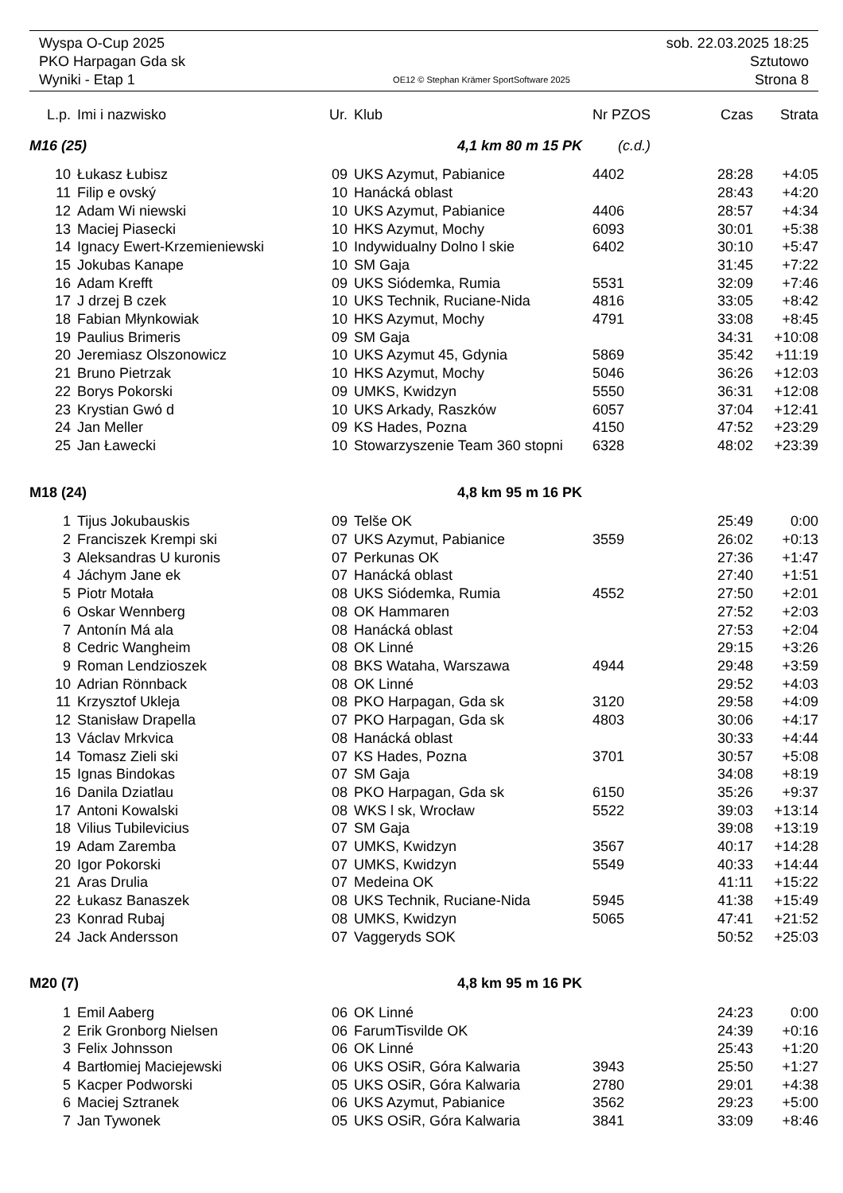Wyspa O-Cup 2025
PKO Harpagan Gda sk
Wyniki - Etap 1
OE12 © Stephan Krämer SportSoftware 2025
sob. 22.03.2025 18:25
Sztutowo
Strona 8
| L.p. | Imi i nazwisko | Ur. | Klub | Nr PZOS | Czas | Strata |
| --- | --- | --- | --- | --- | --- | --- |
| M16 (25) | | | 4,1 km 80 m 15 PK (c.d.) | | | |
| 10 | Łukasz Łubisz | 09 | UKS Azymut, Pabianice | 4402 | 28:28 | +4:05 |
| 11 | Filip e ovský | 10 | Hanácká oblast | | 28:43 | +4:20 |
| 12 | Adam Wi niewski | 10 | UKS Azymut, Pabianice | 4406 | 28:57 | +4:34 |
| 13 | Maciej Piasecki | 10 | HKS Azymut, Mochy | 6093 | 30:01 | +5:38 |
| 14 | Ignacy Ewert-Krzemieniewski | 10 | Indywidualny Dolno l skie | 6402 | 30:10 | +5:47 |
| 15 | Jokubas Kanape | 10 | SM Gaja | | 31:45 | +7:22 |
| 16 | Adam Krefft | 09 | UKS Siódemka, Rumia | 5531 | 32:09 | +7:46 |
| 17 | J drzej B czek | 10 | UKS Technik, Ruciane-Nida | 4816 | 33:05 | +8:42 |
| 18 | Fabian Młynkowiak | 10 | HKS Azymut, Mochy | 4791 | 33:08 | +8:45 |
| 19 | Paulius Brimeris | 09 | SM Gaja | | 34:31 | +10:08 |
| 20 | Jeremiasz Olszonowicz | 10 | UKS Azymut 45, Gdynia | 5869 | 35:42 | +11:19 |
| 21 | Bruno Pietrzak | 10 | HKS Azymut, Mochy | 5046 | 36:26 | +12:03 |
| 22 | Borys Pokorski | 09 | UMKS, Kwidzyn | 5550 | 36:31 | +12:08 |
| 23 | Krystian Gwó d | 10 | UKS Arkady, Raszków | 6057 | 37:04 | +12:41 |
| 24 | Jan Meller | 09 | KS Hades, Pozna | 4150 | 47:52 | +23:29 |
| 25 | Jan Ławecki | 10 | Stowarzyszenie Team 360 stopni | 6328 | 48:02 | +23:39 |
| M18 (24) | | | 4,8 km 95 m 16 PK | | | |
| 1 | Tijus Jokubauskis | 09 | Telše OK | | 25:49 | 0:00 |
| 2 | Franciszek Krempi ski | 07 | UKS Azymut, Pabianice | 3559 | 26:02 | +0:13 |
| 3 | Aleksandras U kuronis | 07 | Perkunas OK | | 27:36 | +1:47 |
| 4 | Jáchym Jane ek | 07 | Hanácká oblast | | 27:40 | +1:51 |
| 5 | Piotr Motała | 08 | UKS Siódemka, Rumia | 4552 | 27:50 | +2:01 |
| 6 | Oskar Wennberg | 08 | OK Hammaren | | 27:52 | +2:03 |
| 7 | Antonín Má ala | 08 | Hanácká oblast | | 27:53 | +2:04 |
| 8 | Cedric Wangheim | 08 | OK Linné | | 29:15 | +3:26 |
| 9 | Roman Lendzioszek | 08 | BKS Wataha, Warszawa | 4944 | 29:48 | +3:59 |
| 10 | Adrian Rönnback | 08 | OK Linné | | 29:52 | +4:03 |
| 11 | Krzysztof Ukleja | 08 | PKO Harpagan, Gda sk | 3120 | 29:58 | +4:09 |
| 12 | Stanisław Drapella | 07 | PKO Harpagan, Gda sk | 4803 | 30:06 | +4:17 |
| 13 | Václav Mrkvica | 08 | Hanácká oblast | | 30:33 | +4:44 |
| 14 | Tomasz Zieli ski | 07 | KS Hades, Pozna | 3701 | 30:57 | +5:08 |
| 15 | Ignas Bindokas | 07 | SM Gaja | | 34:08 | +8:19 |
| 16 | Danila Dziatlau | 08 | PKO Harpagan, Gda sk | 6150 | 35:26 | +9:37 |
| 17 | Antoni Kowalski | 08 | WKS l sk, Wrocław | 5522 | 39:03 | +13:14 |
| 18 | Vilius Tubilevicius | 07 | SM Gaja | | 39:08 | +13:19 |
| 19 | Adam Zaremba | 07 | UMKS, Kwidzyn | 3567 | 40:17 | +14:28 |
| 20 | Igor Pokorski | 07 | UMKS, Kwidzyn | 5549 | 40:33 | +14:44 |
| 21 | Aras Drulia | 07 | Medeina OK | | 41:11 | +15:22 |
| 22 | Łukasz Banaszek | 08 | UKS Technik, Ruciane-Nida | 5945 | 41:38 | +15:49 |
| 23 | Konrad Rubaj | 08 | UMKS, Kwidzyn | 5065 | 47:41 | +21:52 |
| 24 | Jack Andersson | 07 | Vaggeryds SOK | | 50:52 | +25:03 |
| M20 (7) | | | 4,8 km 95 m 16 PK | | | |
| 1 | Emil Aaberg | 06 | OK Linné | | 24:23 | 0:00 |
| 2 | Erik Gronborg Nielsen | 06 | FarumTisvilde OK | | 24:39 | +0:16 |
| 3 | Felix Johnsson | 06 | OK Linné | | 25:43 | +1:20 |
| 4 | Bartłomiej Maciejewski | 06 | UKS OSiR, Góra Kalwaria | 3943 | 25:50 | +1:27 |
| 5 | Kacper Podworski | 05 | UKS OSiR, Góra Kalwaria | 2780 | 29:01 | +4:38 |
| 6 | Maciej Sztranek | 06 | UKS Azymut, Pabianice | 3562 | 29:23 | +5:00 |
| 7 | Jan Tywonek | 05 | UKS OSiR, Góra Kalwaria | 3841 | 33:09 | +8:46 |